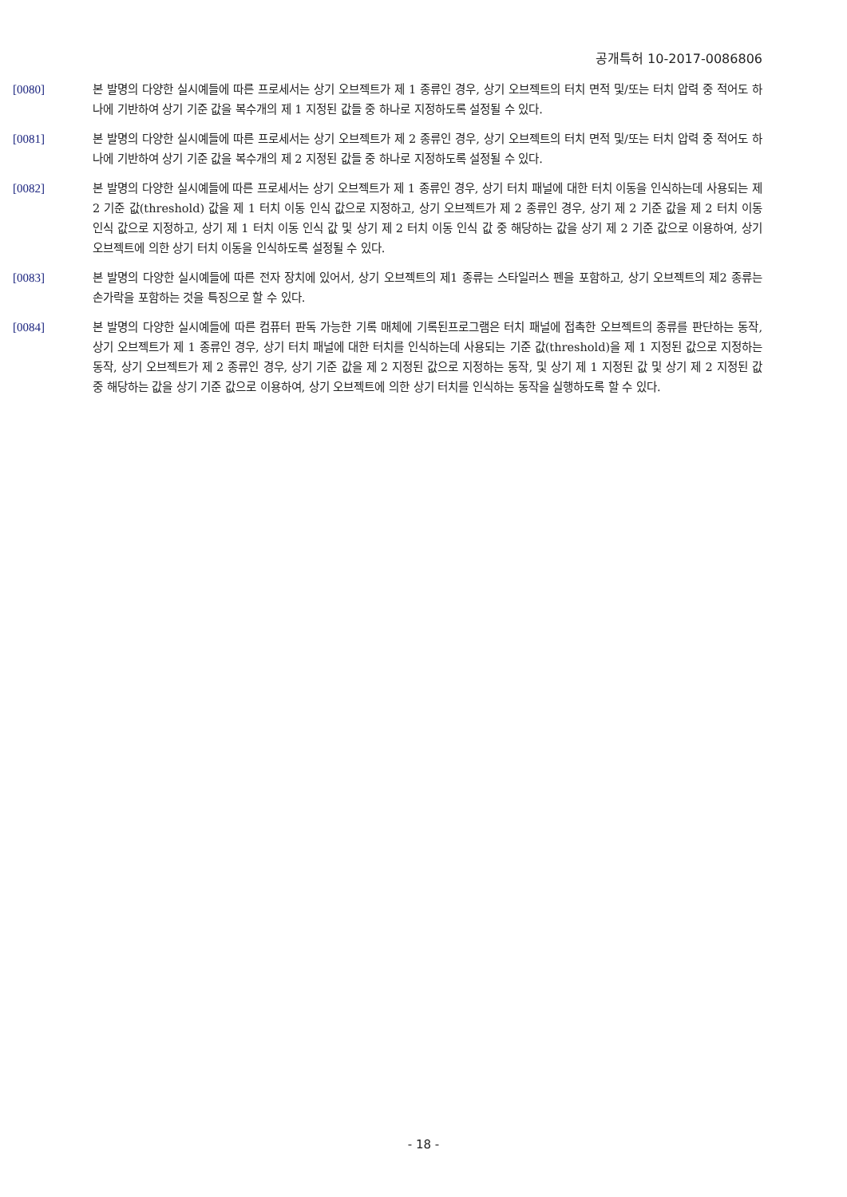공개특허 10-2017-0086806
[0080] 본 발명의 다양한 실시예들에 따른 프로세서는 상기 오브젝트가 제 1 종류인 경우, 상기 오브젝트의 터치 면적 및/또는 터치 압력 중 적어도 하나에 기반하여 상기 기준 값을 복수개의 제 1 지정된 값들 중 하나로 지정하도록 설정될 수 있다.
[0081] 본 발명의 다양한 실시예들에 따른 프로세서는 상기 오브젝트가 제 2 종류인 경우, 상기 오브젝트의 터치 면적 및/또는 터치 압력 중 적어도 하나에 기반하여 상기 기준 값을 복수개의 제 2 지정된 값들 중 하나로 지정하도록 설정될 수 있다.
[0082] 본 발명의 다양한 실시예들에 따른 프로세서는 상기 오브젝트가 제 1 종류인 경우, 상기 터치 패널에 대한 터치 이동을 인식하는데 사용되는 제 2 기준 값(threshold) 값을 제 1 터치 이동 인식 값으로 지정하고, 상기 오브젝트가 제 2 종류인 경우, 상기 제 2 기준 값을 제 2 터치 이동 인식 값으로 지정하고, 상기 제 1 터치 이동 인식 값 및 상기 제 2 터치 이동 인식 값 중 해당하는 값을 상기 제 2 기준 값으로 이용하여, 상기 오브젝트에 의한 상기 터치 이동을 인식하도록 설정될 수 있다.
[0083] 본 발명의 다양한 실시예들에 따른 전자 장치에 있어서, 상기 오브젝트의 제1 종류는 스타일러스 펜을 포함하고, 상기 오브젝트의 제2 종류는 손가락을 포함하는 것을 특징으로 할 수 있다.
[0084] 본 발명의 다양한 실시예들에 따른 컴퓨터 판독 가능한 기록 매체에 기록된프로그램은 터치 패널에 접촉한 오브젝트의 종류를 판단하는 동작, 상기 오브젝트가 제 1 종류인 경우, 상기 터치 패널에 대한 터치를 인식하는데 사용되는 기준 값(threshold)을 제 1 지정된 값으로 지정하는 동작, 상기 오브젝트가 제 2 종류인 경우, 상기 기준 값을 제 2 지정된 값으로 지정하는 동작, 및 상기 제 1 지정된 값 및 상기 제 2 지정된 값 중 해당하는 값을 상기 기준 값으로 이용하여, 상기 오브젝트에 의한 상기 터치를 인식하는 동작을 실행하도록 할 수 있다.
- 18 -